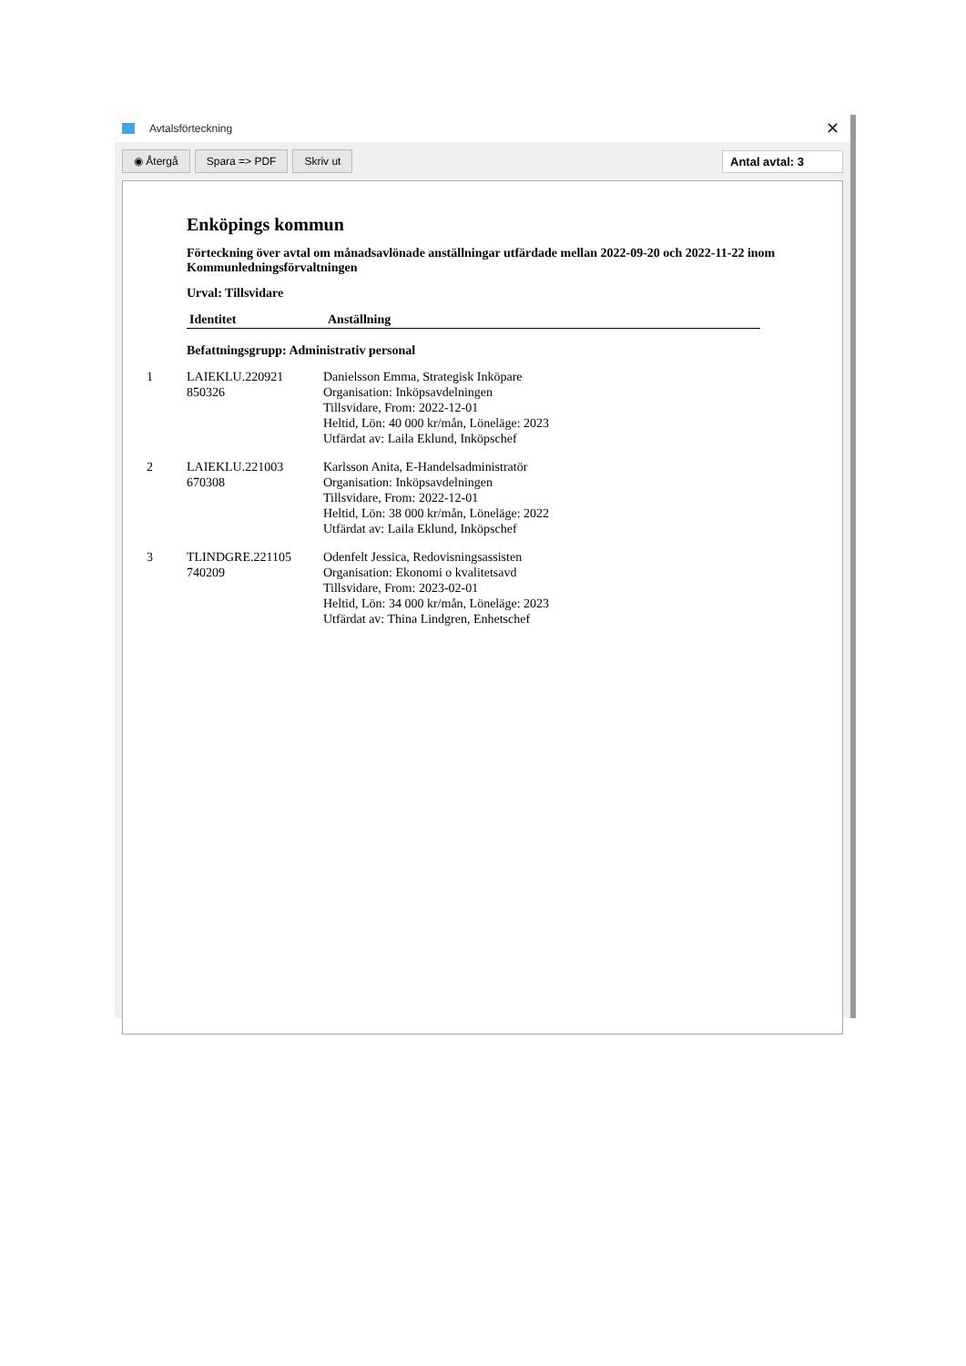Avtalsförteckning ✕
◉ Återgå Spara => PDF Skriv ut Antal avtal: 3
Enköpings kommun
Förteckning över avtal om månadsavlönade anställningar utfärdade mellan 2022-09-20 och 2022-11-22 inom Kommunledningsförvaltningen
Urval: Tillsvidare
| | Identitet | Anställning |
| --- | --- | --- |
Befattningsgrupp: Administrativ personal
| 1 | LAIEKLU.220921 850326 | Danielsson Emma, Strategisk Inköpare Organisation: Inköpsavdelningen Tillsvidare, From: 2022-12-01 Heltid, Lön: 40 000 kr/mån, Löneläge: 2023 Utfärdat av: Laila Eklund, Inköpschef |
| 2 | LAIEKLU.221003 670308 | Karlsson Anita, E-Handelsadministratör Organisation: Inköpsavdelningen Tillsvidare, From: 2022-12-01 Heltid, Lön: 38 000 kr/mån, Löneläge: 2022 Utfärdat av: Laila Eklund, Inköpschef |
| 3 | TLINDGRE.221105 740209 | Odenfelt Jessica, Redovisningsassisten Organisation: Ekonomi o kvalitetsavd Tillsvidare, From: 2023-02-01 Heltid, Lön: 34 000 kr/mån, Löneläge: 2023 Utfärdat av: Thina Lindgren, Enhetschef |